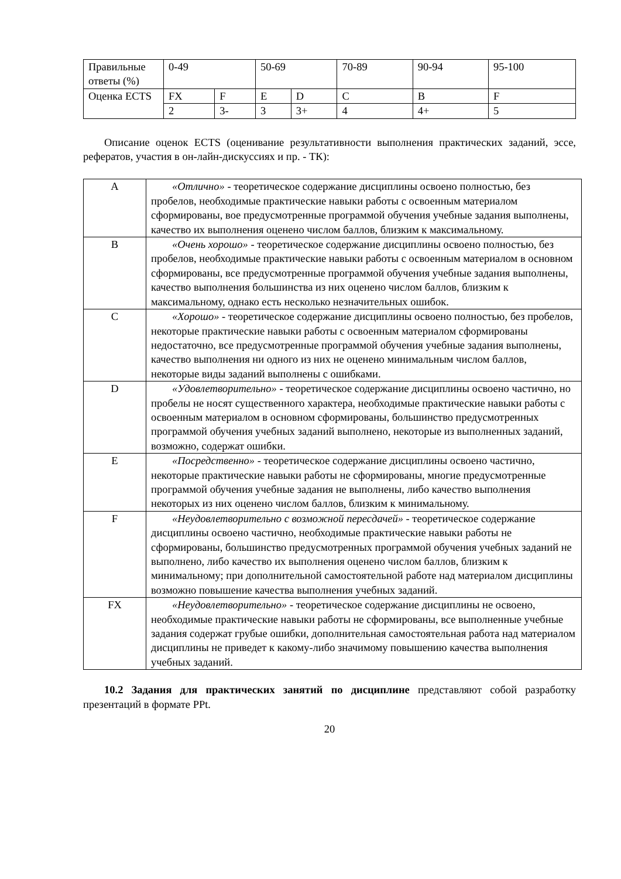| Правильные ответы (%) | 0-49 | | 50-69 | | 70-89 | 90-94 | 95-100 |
| Оценка ECTS | FX | F | E | D | C | B | F |
| | 2 | 3- | 3 | 3+ | 4 | 4+ | 5 |
Описание оценок ECTS (оценивание результативности выполнения практических заданий, эссе, рефератов, участия в он-лайн-дискуссиях и пр. - ТК):
| A | «Отлично» - теоретическое содержание дисциплины освоено полностью, без пробелов, необходимые практические навыки работы с освоенным материалом сформированы, вое предусмотренные программой обучения учебные задания выполнены, качество их выполнения оценено числом баллов, близким к максимальному. |
| B | «Очень хорошо» - теоретическое содержание дисциплины освоено полностью, без пробелов, необходимые практические навыки работы с освоенным материалом в основном сформированы, все предусмотренные программой обучения учебные задания выполнены, качество выполнения большинства из них оценено числом баллов, близким к максимальному, однако есть несколько незначительных ошибок. |
| C | «Хорошо» - теоретическое содержание дисциплины освоено полностью, без пробелов, некоторые практические навыки работы с освоенным материалом сформированы недостаточно, все предусмотренные программой обучения учебные задания выполнены, качество выполнения ни одного из них не оценено минимальным числом баллов, некоторые виды заданий выполнены с ошибками. |
| D | «Удовлетворительно» - теоретическое содержание дисциплины освоено частично, но пробелы не носят существенного характера, необходимые практические навыки работы с освоенным материалом в основном сформированы, большинство предусмотренных программой обучения учебных заданий выполнено, некоторые из выполненных заданий, возможно, содержат ошибки. |
| E | «Посредственно» - теоретическое содержание дисциплины освоено частично, некоторые практические навыки работы не сформированы, многие предусмотренные программой обучения учебные задания не выполнены, либо качество выполнения некоторых из них оценено числом баллов, близким к минимальному. |
| F | «Неудовлетворительно с возможной пересдачей» - теоретическое содержание дисциплины освоено частично, необходимые практические навыки работы не сформированы, большинство предусмотренных программой обучения учебных заданий не выполнено, либо качество их выполнения оценено числом баллов, близким к минимальному; при дополнительной самостоятельной работе над материалом дисциплины возможно повышение качества выполнения учебных заданий. |
| FX | «Неудовлетворительно» - теоретическое содержание дисциплины не освоено, необходимые практические навыки работы не сформированы, все выполненные учебные задания содержат грубые ошибки, дополнительная самостоятельная работа над материалом дисциплины не приведет к какому-либо значимому повышению качества выполнения учебных заданий. |
10.2 Задания для практических занятий по дисциплине представляют собой разработку презентаций в формате PPt.
20